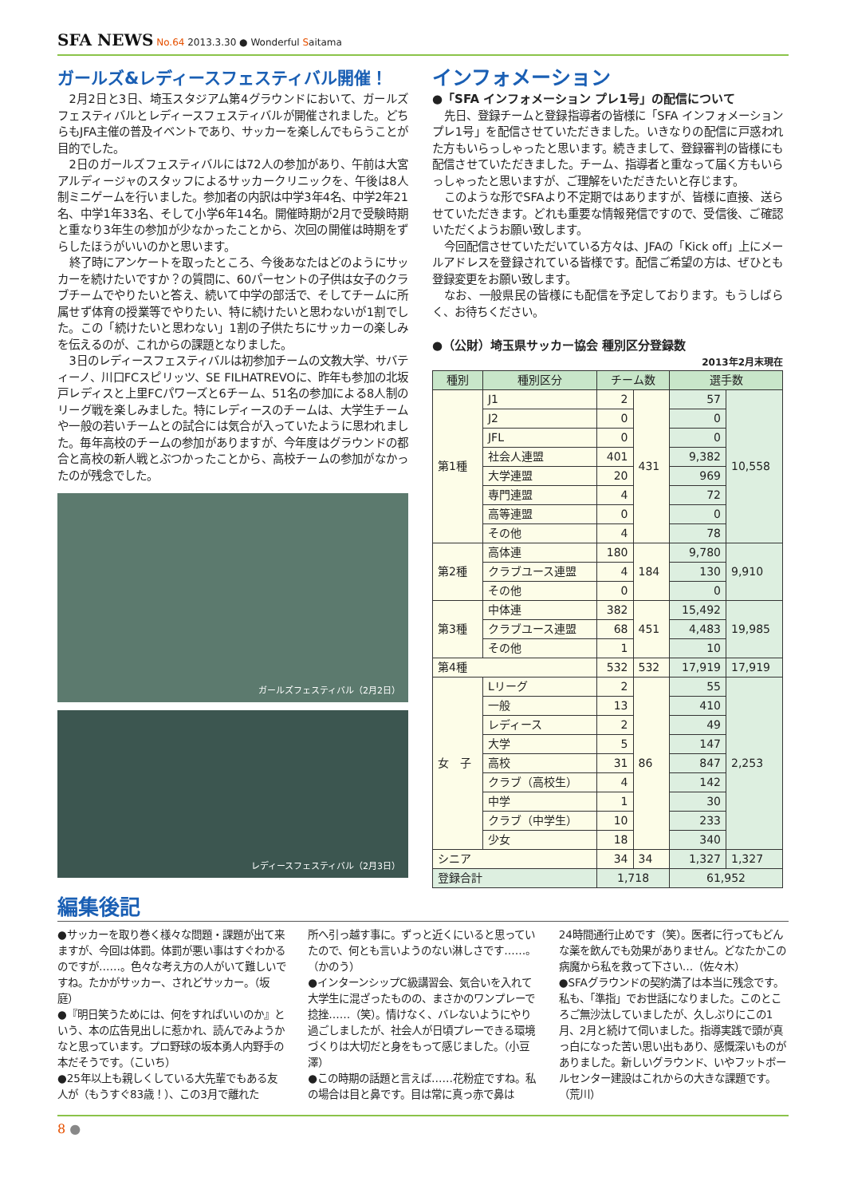SFA NEWS No.64 2013.3.30 ● Wonderful Saitama
ガールズ&レディースフェスティバル開催！
2月2日と3日、埼玉スタジアム第4グラウンドにおいて、ガールズフェスティバルとレディースフェスティバルが開催されました。どちらもJFA主催の普及イベントであり、サッカーを楽しんでもらうことが目的でした。
2日のガールズフェスティバルには72人の参加があり、午前は大宮アルディージャのスタッフによるサッカークリニックを、午後は8人制ミニゲームを行いました。参加者の内訳は中学3年4名、中学2年21名、中学1年33名、そして小学6年14名。開催時期が2月で受験時期と重なり3年生の参加が少なかったことから、次回の開催は時期をずらしたほうがいいのかと思います。
終了時にアンケートを取ったところ、今後あなたはどのようにサッカーを続けたいですか？の質問に、60パーセントの子供は女子のクラブチームでやりたいと答え、続いて中学の部活で、そしてチームに所属せず体育の授業等でやりたい、特に続けたいと思わないが1割でした。この「続けたいと思わない」1割の子供たちにサッカーの楽しみを伝えるのが、これからの課題となりました。
3日のレディースフェスティバルは初参加チームの文教大学、サバティーノ、川口FCスピリッツ、SE FILHATREVOに、昨年も参加の北坂戸レディスと上里FCパワーズと6チーム、51名の参加による8人制のリーグ戦を楽しみました。特にレディースのチームは、大学生チームや一般の若いチームとの試合には気合が入っていたように思われました。毎年高校のチームの参加がありますが、今年度はグラウンドの都合と高校の新人戦とぶつかったことから、高校チームの参加がなかったのが残念でした。
ガールズフェスティバル（2月2日）
レディースフェスティバル（2月3日）
インフォメーション
●「SFA インフォメーション プレ1号」の配信について
先日、登録チームと登録指導者の皆様に「SFA インフォメーション プレ1号」を配信させていただきました。いきなりの配信に戸惑われた方もいらっしゃったと思います。続きまして、登録審判の皆様にも配信させていただきました。チーム、指導者と重なって届く方もいらっしゃったと思いますが、ご理解をいただきたいと存じます。
このような形でSFAより不定期ではありますが、皆様に直接、送らせていただきます。どれも重要な情報発信ですので、受信後、ご確認いただくようお願い致します。
今回配信させていただいている方々は、JFAの「Kick off」上にメールアドレスを登録されている皆様です。配信ご希望の方は、ぜひとも登録変更をお願い致します。
なお、一般県民の皆様にも配信を予定しております。もうしばらく、お待ちください。
●（公財）埼玉県サッカー協会 種別区分登録数
2013年2月末現在
| 種別 | 種別区分 | チーム数 | | 選手数 | |
| --- | --- | --- | --- | --- | --- |
| 第1種 | J1 | 2 | 431 | 57 | 10,558 |
| | J2 | 0 | | 0 | |
| | JFL | 0 | | 0 | |
| | 社会人連盟 | 401 | | 9,382 | |
| | 大学連盟 | 20 | | 969 | |
| | 専門連盟 | 4 | | 72 | |
| | 高等連盟 | 0 | | 0 | |
| | その他 | 4 | | 78 | |
| 第2種 | 高体連 | 180 | 184 | 9,780 | 9,910 |
| | クラブユース連盟 | 4 | | 130 | |
| | その他 | 0 | | 0 | |
| 第3種 | 中体連 | 382 | 451 | 15,492 | 19,985 |
| | クラブユース連盟 | 68 | | 4,483 | |
| | その他 | 1 | | 10 | |
| 第4種 | | 532 | 532 | 17,919 | 17,919 |
| 女 子 | Lリーグ | 2 | 86 | 55 | 2,253 |
| | 一般 | 13 | | 410 | |
| | レディース | 2 | | 49 | |
| | 大学 | 5 | | 147 | |
| | 高校 | 31 | | 847 | |
| | クラブ（高校生） | 4 | | 142 | |
| | 中学 | 1 | | 30 | |
| | クラブ（中学生） | 10 | | 233 | |
| | 少女 | 18 | | 340 | |
| シニア | | 34 | 34 | 1,327 | 1,327 |
| 登録合計 | | 1,718 | | 61,952 | |
編集後記
●サッカーを取り巻く様々な問題・課題が出て来ますが、今回は体罰。体罰が悪い事はすぐわかるのですが……。色々な考え方の人がいて難しいですね。たかがサッカー、されどサッカー。（坂庭）
●『明日笑うためには、何をすればいいのか』という、本の広告見出しに惹かれ、読んでみようかなと思っています。プロ野球の坂本勇人内野手の本だそうです。（こいち）
●25年以上も親しくしている大先輩でもある友人が（もうすぐ83歳！）、この3月で離れた
所へ引っ越す事に。ずっと近くにいると思っていたので、何とも言いようのない淋しさです……。（かのう）
●インターンシップC級講習会、気合いを入れて大学生に混ざったものの、まさかのワンプレーで捻挫……（笑）。情けなく、バレないようにやり過ごしましたが、社会人が日頃プレーできる環境づくりは大切だと身をもって感じました。（小豆澤）
●この時期の話題と言えば……花粉症ですね。私の場合は目と鼻です。目は常に真っ赤で鼻は
24時間通行止めです（笑）。医者に行ってもどんな薬を飲んでも効果がありません。どなたかこの病魔から私を救って下さい…（佐々木）
●SFAグラウンドの契約満了は本当に残念です。私も、「準指」でお世話になりました。このところご無沙汰していましたが、久しぶりにこの1月、2月と続けて伺いました。指導実践で頭が真っ白になった苦い思い出もあり、感慨深いものがありました。新しいグラウンド、いやフットボールセンター建設はこれからの大きな課題です。（荒川）
8 ●